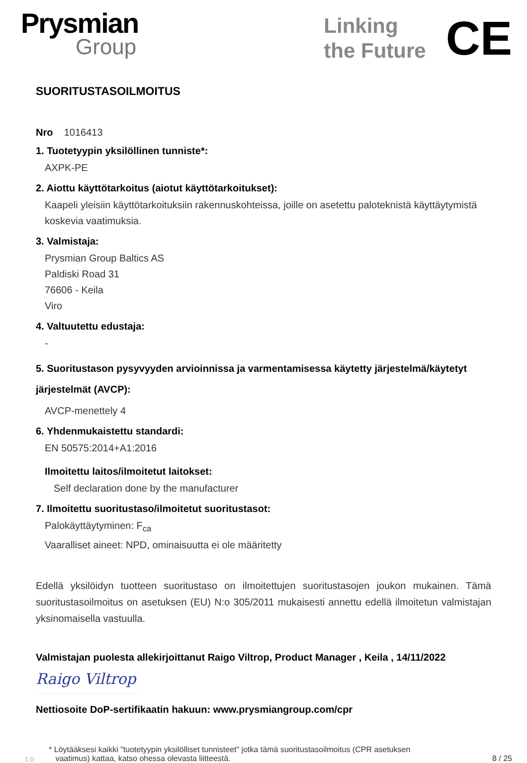Prysmian
Group
Linking
the Future
CE
SUORITUSTASOILMOITUS
Nro 1016413
1. Tuotetyypin yksilöllinen tunniste*:
AXPK-PE
2. Aiottu käyttötarkoitus (aiotut käyttötarkoitukset):
Kaapeli yleisiin käyttötarkoituksiin rakennuskohteissa, joille on asetettu paloteknistä käyttäytymistä koskevia vaatimuksia.
3. Valmistaja:
Prysmian Group Baltics AS
Paldiski Road 31
76606 - Keila
Viro
4. Valtuutettu edustaja:
-
5. Suoritustason pysyvyyden arvioinnissa ja varmentamisessa käytetty järjestelmä/käytetyt järjestelmät (AVCP):
AVCP-menettely 4
6. Yhdenmukaistettu standardi:
EN 50575:2014+A1:2016
Ilmoitettu laitos/ilmoitetut laitokset:
Self declaration done by the manufacturer
7. Ilmoitettu suoritustaso/ilmoitetut suoritustasot:
Palokäyttäytyminen: F<sub>ca</sub>
Vaaralliset aineet: NPD, ominaisuutta ei ole määritetty
Edellä yksilöidyn tuotteen suoritustaso on ilmoitettujen suoritustasojen joukon mukainen. Tämä suoritustasoilmoitus on asetuksen (EU) N:o 305/2011 mukaisesti annettu edellä ilmoitetun valmistajan yksinomaisella vastuulla.
Valmistajan puolesta allekirjoittanut Raigo Viltrop, Product Manager , Keila , 14/11/2022
Raigo Viltrop
Nettiosoite DoP-sertifikaatin hakuun: www.prysmiangroup.com/cpr
1.0 * Löytääksesi kaikki "tuotetyypin yksilölliset tunnisteet" jotka tämä suoritustasoilmoitus (CPR asetuksen
vaatimus) kattaa, katso ohessa olevasta liitteestä. 8 / 25